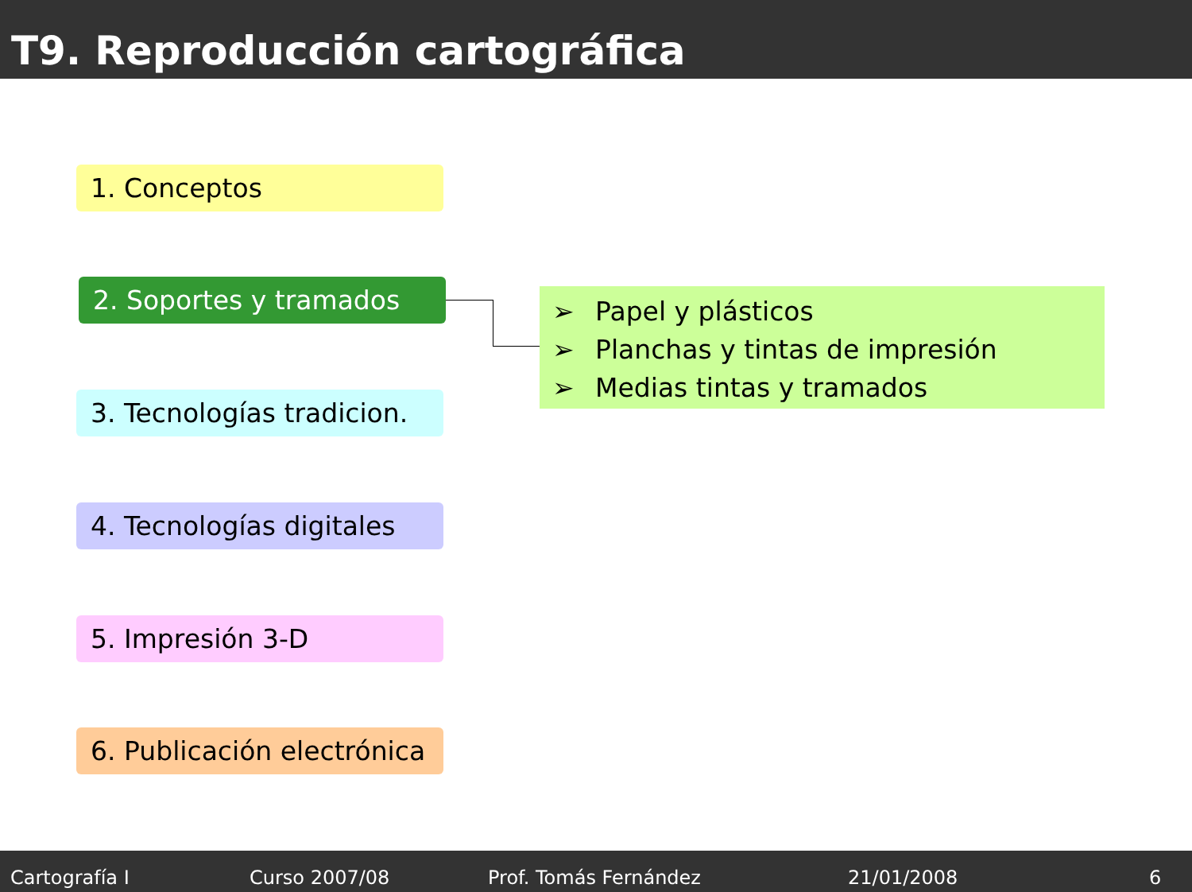T9. Reproducción cartográfica
1. Conceptos
2. Soportes y tramados
3. Tecnologías tradicion.
4. Tecnologías digitales
5. Impresión 3-D
6. Publicación electrónica
➢ Papel y plásticos
➢ Planchas y tintas de impresión
➢ Medias tintas y tramados
Cartografía I Curso 2007/08 Prof. Tomás Fernández 21/01/2008 6